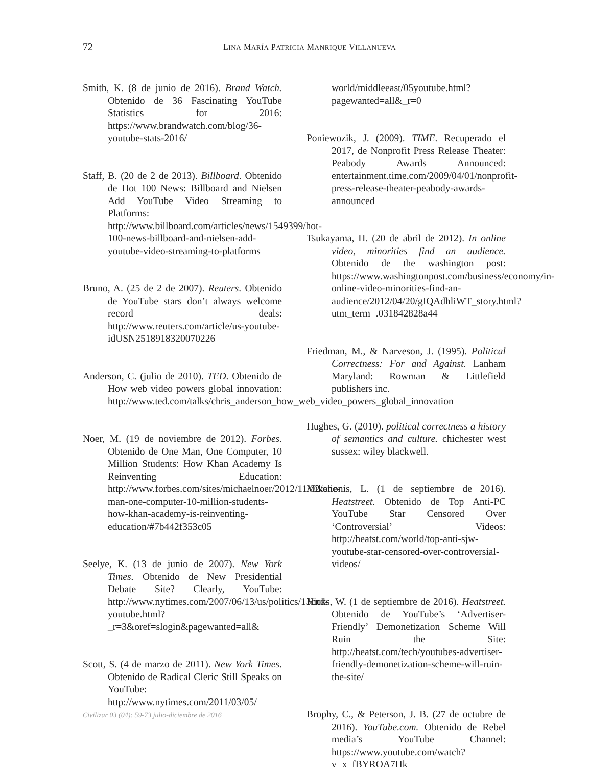72
LINA MARÍA PATRICIA MANRIQUE VILLANUEVA
Smith, K. (8 de junio de 2016). Brand Watch. Obtenido de 36 Fascinating YouTube Statistics for 2016: https://www.brandwatch.com/blog/36-youtube-stats-2016/
Staff, B. (20 de 2 de 2013). Billboard. Obtenido de Hot 100 News: Billboard and Nielsen Add YouTube Video Streaming to Platforms: http://www.billboard.com/articles/news/1549399/hot-100-news-billboard-and-nielsen-add-youtube-video-streaming-to-platforms
Bruno, A. (25 de 2 de 2007). Reuters. Obtenido de YouTube stars don’t always welcome record deals: http://www.reuters.com/article/us-youtube-idUSN2518918320070226
Anderson, C. (julio de 2010). TED. Obtenido de How web video powers global innovation: http://www.ted.com/talks/chris_anderson_how_web_video_powers_global_innovation
Noer, M. (19 de noviembre de 2012). Forbes. Obtenido de One Man, One Computer, 10 Million Students: How Khan Academy Is Reinventing Education: http://www.forbes.com/sites/michaelnoer/2012/11/02/one-man-one-computer-10-million-students-how-khan-academy-is-reinventing-education/#7b442f353c05
Seelye, K. (13 de junio de 2007). New York Times. Obtenido de New Presidential Debate Site? Clearly, YouTube: http://www.nytimes.com/2007/06/13/us/politics/13cnd-youtube.html?_r=3&oref=slogin&pagewanted=all&
Scott, S. (4 de marzo de 2011). New York Times. Obtenido de Radical Cleric Still Speaks on YouTube: http://www.nytimes.com/2011/03/05/
world/middleeast/05youtube.html?pagewanted=all&_r=0
Poniewozik, J. (2009). TIME. Recuperado el 2017, de Nonprofit Press Release Theater: Peabody Awards Announced: entertainment.time.com/2009/04/01/nonprofit-press-release-theater-peabody-awards-announced
Tsukayama, H. (20 de abril de 2012). In online video, minorities find an audience. Obtenido de the washington post: https://www.washingtonpost.com/business/economy/in-online-video-minorities-find-an-audience/2012/04/20/gIQAdhliWT_story.html?utm_term=.031842828a44
Friedman, M., & Narveson, J. (1995). Political Correctness: For and Against. Lanham Maryland: Rowman & Littlefield publishers inc.
Hughes, G. (2010). political correctness a history of semantics and culture. chichester west sussex: wiley blackwell.
Mikelionis, L. (1 de septiembre de 2016). Heatstreet. Obtenido de Top Anti-PC YouTube Star Censored Over ‘Controversial’ Videos: http://heatst.com/world/top-anti-sjw-youtube-star-censored-over-controversial-videos/
Hicks, W. (1 de septiembre de 2016). Heatstreet. Obtenido de YouTube’s ‘Advertiser-Friendly’ Demonetization Scheme Will Ruin the Site: http://heatst.com/tech/youtubes-advertiser-friendly-demonetization-scheme-will-ruin-the-site/
Brophy, C., & Peterson, J. B. (27 de octubre de 2016). YouTube.com. Obtenido de Rebel media’s YouTube Channel: https://www.youtube.com/watch?v=x_fBYROA7Hk
Civilizar 03 (04): 59-73 julio-diciembre de 2016